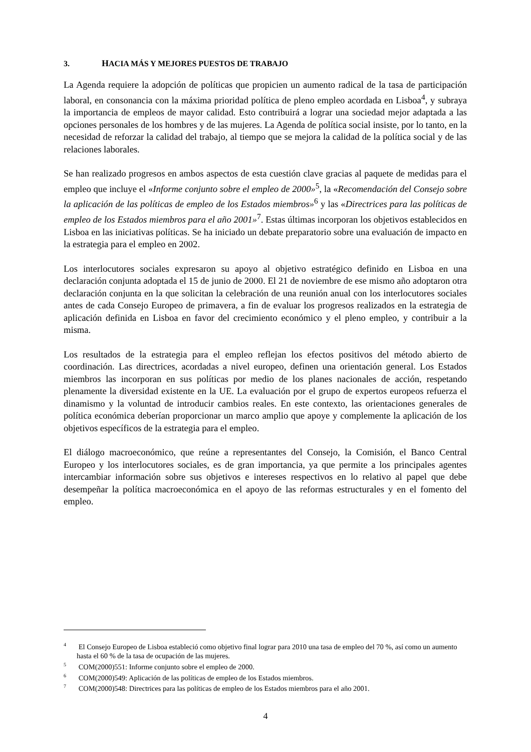3. HACIA MÁS Y MEJORES PUESTOS DE TRABAJO
La Agenda requiere la adopción de políticas que propicien un aumento radical de la tasa de participación laboral, en consonancia con la máxima prioridad política de pleno empleo acordada en Lisboa<sup>4</sup>, y subraya la importancia de empleos de mayor calidad. Esto contribuirá a lograr una sociedad mejor adaptada a las opciones personales de los hombres y de las mujeres. La Agenda de política social insiste, por lo tanto, en la necesidad de reforzar la calidad del trabajo, al tiempo que se mejora la calidad de la política social y de las relaciones laborales.
Se han realizado progresos en ambos aspectos de esta cuestión clave gracias al paquete de medidas para el empleo que incluye el «Informe conjunto sobre el empleo de 2000»<sup>5</sup>, la «Recomendación del Consejo sobre la aplicación de las políticas de empleo de los Estados miembros»<sup>6</sup> y las «Directrices para las políticas de empleo de los Estados miembros para el año 2001»<sup>7</sup>. Estas últimas incorporan los objetivos establecidos en Lisboa en las iniciativas políticas. Se ha iniciado un debate preparatorio sobre una evaluación de impacto en la estrategia para el empleo en 2002.
Los interlocutores sociales expresaron su apoyo al objetivo estratégico definido en Lisboa en una declaración conjunta adoptada el 15 de junio de 2000. El 21 de noviembre de ese mismo año adoptaron otra declaración conjunta en la que solicitan la celebración de una reunión anual con los interlocutores sociales antes de cada Consejo Europeo de primavera, a fin de evaluar los progresos realizados en la estrategia de aplicación definida en Lisboa en favor del crecimiento económico y el pleno empleo, y contribuir a la misma.
Los resultados de la estrategia para el empleo reflejan los efectos positivos del método abierto de coordinación. Las directrices, acordadas a nivel europeo, definen una orientación general. Los Estados miembros las incorporan en sus políticas por medio de los planes nacionales de acción, respetando plenamente la diversidad existente en la UE. La evaluación por el grupo de expertos europeos refuerza el dinamismo y la voluntad de introducir cambios reales. En este contexto, las orientaciones generales de política económica deberían proporcionar un marco amplio que apoye y complemente la aplicación de los objetivos específicos de la estrategia para el empleo.
El diálogo macroeconómico, que reúne a representantes del Consejo, la Comisión, el Banco Central Europeo y los interlocutores sociales, es de gran importancia, ya que permite a los principales agentes intercambiar información sobre sus objetivos e intereses respectivos en lo relativo al papel que debe desempeñar la política macroeconómica en el apoyo de las reformas estructurales y en el fomento del empleo.
<sup>4</sup> El Consejo Europeo de Lisboa estableció como objetivo final lograr para 2010 una tasa de empleo del 70 %, así como un aumento hasta el 60 % de la tasa de ocupación de las mujeres.
<sup>5</sup> COM(2000)551: Informe conjunto sobre el empleo de 2000.
<sup>6</sup> COM(2000)549: Aplicación de las políticas de empleo de los Estados miembros.
<sup>7</sup> COM(2000)548: Directrices para las políticas de empleo de los Estados miembros para el año 2001.
4